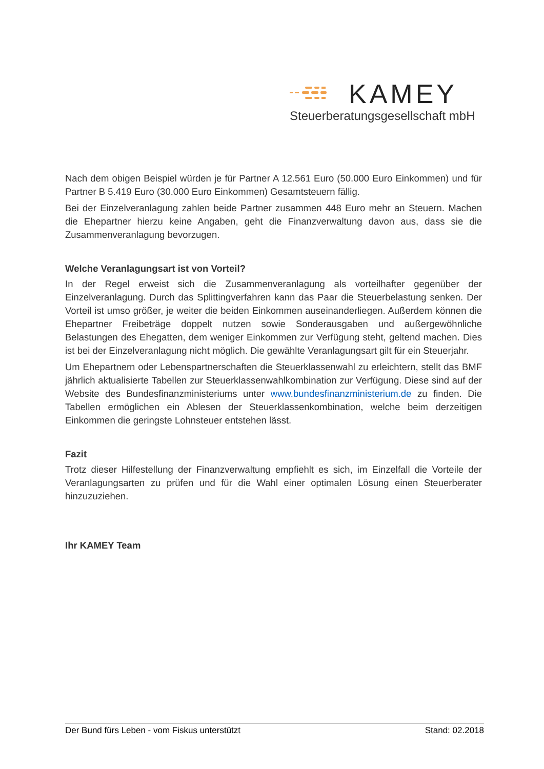KAMEY
Steuerberatungsgesellschaft mbH
Nach dem obigen Beispiel würden je für Partner A 12.561 Euro (50.000 Euro Einkommen) und für Partner B 5.419 Euro (30.000 Euro Einkommen) Gesamtsteuern fällig.
Bei der Einzelveranlagung zahlen beide Partner zusammen 448 Euro mehr an Steuern. Machen die Ehepartner hierzu keine Angaben, geht die Finanzverwaltung davon aus, dass sie die Zusammenveranlagung bevorzugen.
Welche Veranlagungsart ist von Vorteil?
In der Regel erweist sich die Zusammenveranlagung als vorteilhafter gegenüber der Einzelveranlagung. Durch das Splittingverfahren kann das Paar die Steuerbelastung senken. Der Vorteil ist umso größer, je weiter die beiden Einkommen auseinanderliegen. Außerdem können die Ehepartner Freibeträge doppelt nutzen sowie Sonderausgaben und außergewöhnliche Belastungen des Ehegatten, dem weniger Einkommen zur Verfügung steht, geltend machen. Dies ist bei der Einzelveranlagung nicht möglich. Die gewählte Veranlagungsart gilt für ein Steuerjahr.
Um Ehepartnern oder Lebenspartnerschaften die Steuerklassenwahl zu erleichtern, stellt das BMF jährlich aktualisierte Tabellen zur Steuerklassenwahlkombination zur Verfügung. Diese sind auf der Website des Bundesfinanzministeriums unter www.bundesfinanzministerium.de zu finden. Die Tabellen ermöglichen ein Ablesen der Steuerklassenkombination, welche beim derzeitigen Einkommen die geringste Lohnsteuer entstehen lässt.
Fazit
Trotz dieser Hilfestellung der Finanzverwaltung empfiehlt es sich, im Einzelfall die Vorteile der Veranlagungsarten zu prüfen und für die Wahl einer optimalen Lösung einen Steuerberater hinzuzuziehen.
Ihr KAMEY Team
Der Bund fürs Leben - vom Fiskus unterstützt Stand: 02.2018